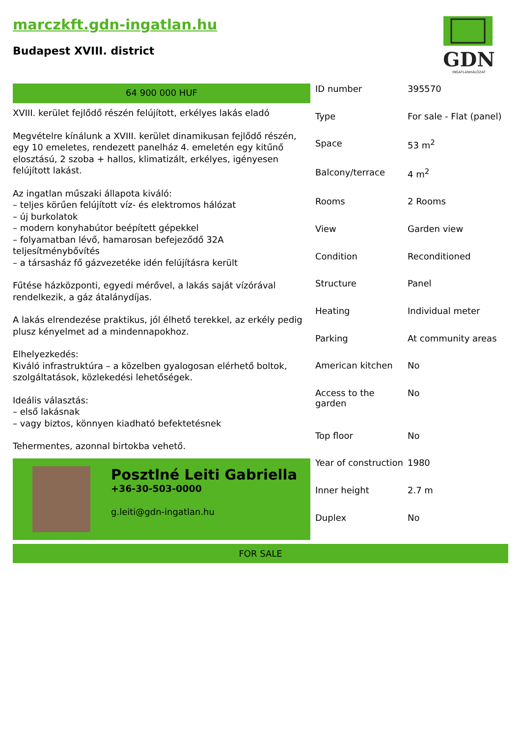marczkft.gdn-ingatlan.hu
Budapest XVIII. district
GDN
INGATLANHÁLÓZAT
64 900 000 HUF
XVIII. kerület fejlődő részén felújított, erkélyes lakás eladó
Megvételre kínálunk a XVIII. kerület dinamikusan fejlődő részén, egy 10 emeletes, rendezett panelház 4. emeletén egy kitűnő elosztású, 2 szoba + hallos, klimatizált, erkélyes, igényesen felújított lakást.
Az ingatlan műszaki állapota kiváló:
– teljes körűen felújított víz- és elektromos hálózat
– új burkolatok
– modern konyhabútor beépített gépekkel
– folyamatban lévő, hamarosan befejeződő 32A teljesítménybővítés
– a társasház fő gázvezetéke idén felújításra került
Fűtése házközponti, egyedi mérővel, a lakás saját vízórával rendelkezik, a gáz átalánydíjas.
A lakás elrendezése praktikus, jól élhető terekkel, az erkély pedig plusz kényelmet ad a mindennapokhoz.
Elhelyezkedés:
Kiváló infrastruktúra – a közelben gyalogosan elérhető boltok, szolgáltatások, közlekedési lehetőségek.
Ideális választás:
– első lakásnak
– vagy biztos, könnyen kiadható befektetésnek
Tehermentes, azonnal birtokba vehető.
Posztlné Leiti Gabriella
+36-30-503-0000
g.leiti@gdn-ingatlan.hu
| ID number | 395570 |
| Type | For sale - Flat (panel) |
| Space | 53 m<sup>2</sup> |
| Balcony/terrace | 4 m<sup>2</sup> |
| Rooms | 2 Rooms |
| View | Garden view |
| Condition | Reconditioned |
| Structure | Panel |
| Heating | Individual meter |
| Parking | At community areas |
| American kitchen | No |
| Access to the garden | No |
| Top floor | No |
| Year of construction | 1980 |
| Inner height | 2.7 m |
| Duplex | No |
FOR SALE